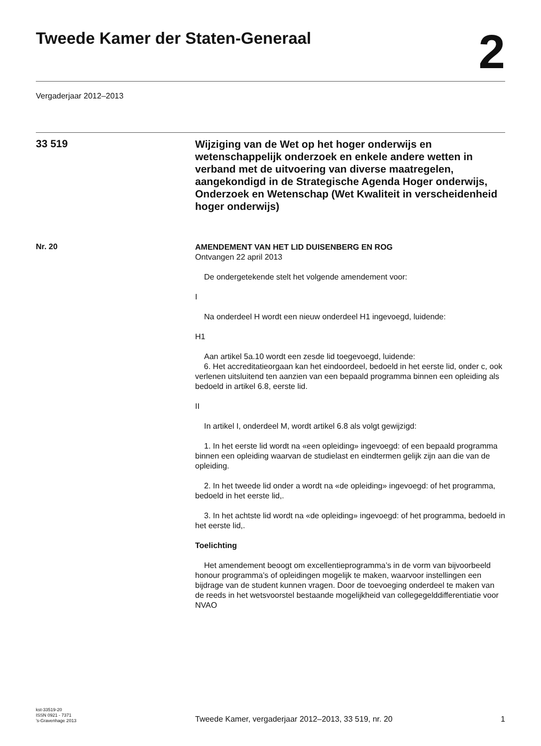Tweede Kamer der Staten-Generaal
2
Vergaderjaar 2012–2013
33 519
Wijziging van de Wet op het hoger onderwijs en wetenschappelijk onderzoek en enkele andere wetten in verband met de uitvoering van diverse maatregelen, aangekondigd in de Strategische Agenda Hoger onderwijs, Onderzoek en Wetenschap (Wet Kwaliteit in verscheidenheid hoger onderwijs)
Nr. 20
AMENDEMENT VAN HET LID DUISENBERG EN ROG
Ontvangen 22 april 2013
De ondergetekende stelt het volgende amendement voor:
I
Na onderdeel H wordt een nieuw onderdeel H1 ingevoegd, luidende:
H1
Aan artikel 5a.10 wordt een zesde lid toegevoegd, luidende:
6. Het accreditatieorgaan kan het eindoordeel, bedoeld in het eerste lid, onder c, ook verlenen uitsluitend ten aanzien van een bepaald programma binnen een opleiding als bedoeld in artikel 6.8, eerste lid.
II
In artikel I, onderdeel M, wordt artikel 6.8 als volgt gewijzigd:
1. In het eerste lid wordt na «een opleiding» ingevoegd: of een bepaald programma binnen een opleiding waarvan de studielast en eindtermen gelijk zijn aan die van de opleiding.
2. In het tweede lid onder a wordt na «de opleiding» ingevoegd: of het programma, bedoeld in het eerste lid,.
3. In het achtste lid wordt na «de opleiding» ingevoegd: of het programma, bedoeld in het eerste lid,.
Toelichting
Het amendement beoogt om excellentieprogramma’s in de vorm van bijvoorbeeld honour programma’s of opleidingen mogelijk te maken, waarvoor instellingen een bijdrage van de student kunnen vragen. Door de toevoeging onderdeel te maken van de reeds in het wetsvoorstel bestaande mogelijkheid van collegegelddifferentiatie voor NVAO
kst-33519-20
ISSN 0921 - 7371
’s-Gravenhage 2013
Tweede Kamer, vergaderjaar 2012–2013, 33 519, nr. 20
1